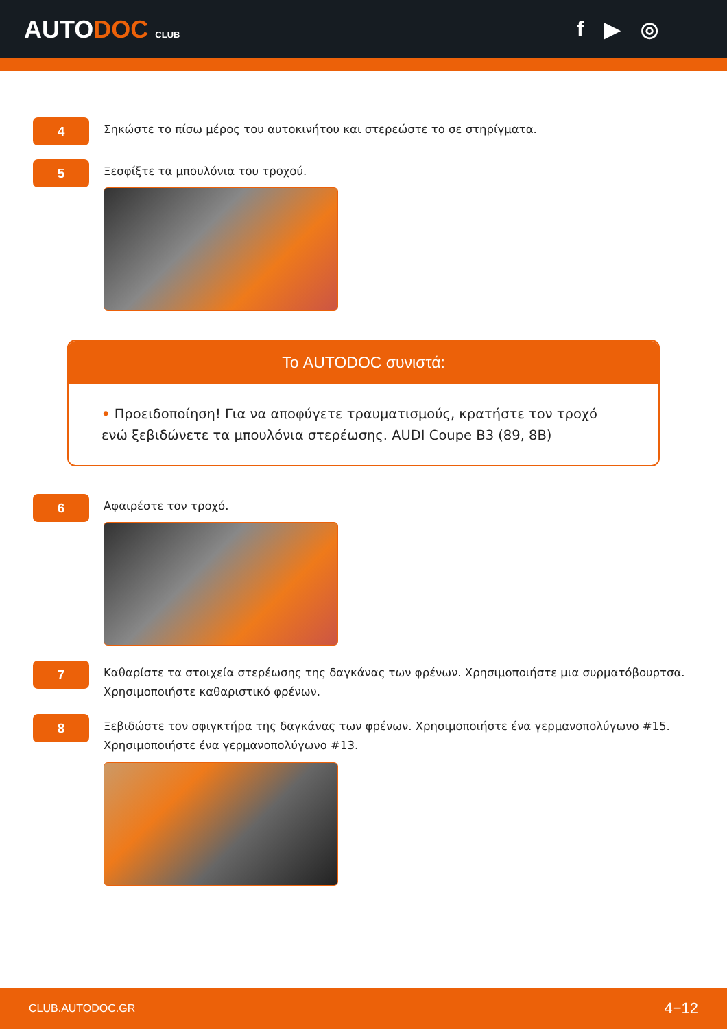AUTODOC CLUB
f ▶ ◎
4
Σηκώστε το πίσω μέρος του αυτοκινήτου και στερεώστε το σε στηρίγματα.
5
Ξεσφίξτε τα μπουλόνια του τροχού.
Το AUTODOC συνιστά:
• Προειδοποίηση! Για να αποφύγετε τραυματισμούς, κρατήστε τον τροχό ενώ ξεβιδώνετε τα μπουλόνια στερέωσης. AUDI Coupe B3 (89, 8B)
6
Αφαιρέστε τον τροχό.
7
Καθαρίστε τα στοιχεία στερέωσης της δαγκάνας των φρένων. Χρησιμοποιήστε μια συρματόβουρτσα. Χρησιμοποιήστε καθαριστικό φρένων.
8
Ξεβιδώστε τον σφιγκτήρα της δαγκάνας των φρένων. Χρησιμοποιήστε ένα γερμανοπολύγωνο #15. Χρησιμοποιήστε ένα γερμανοπολύγωνο #13.
CLUB.AUTODOC.GR 4−12